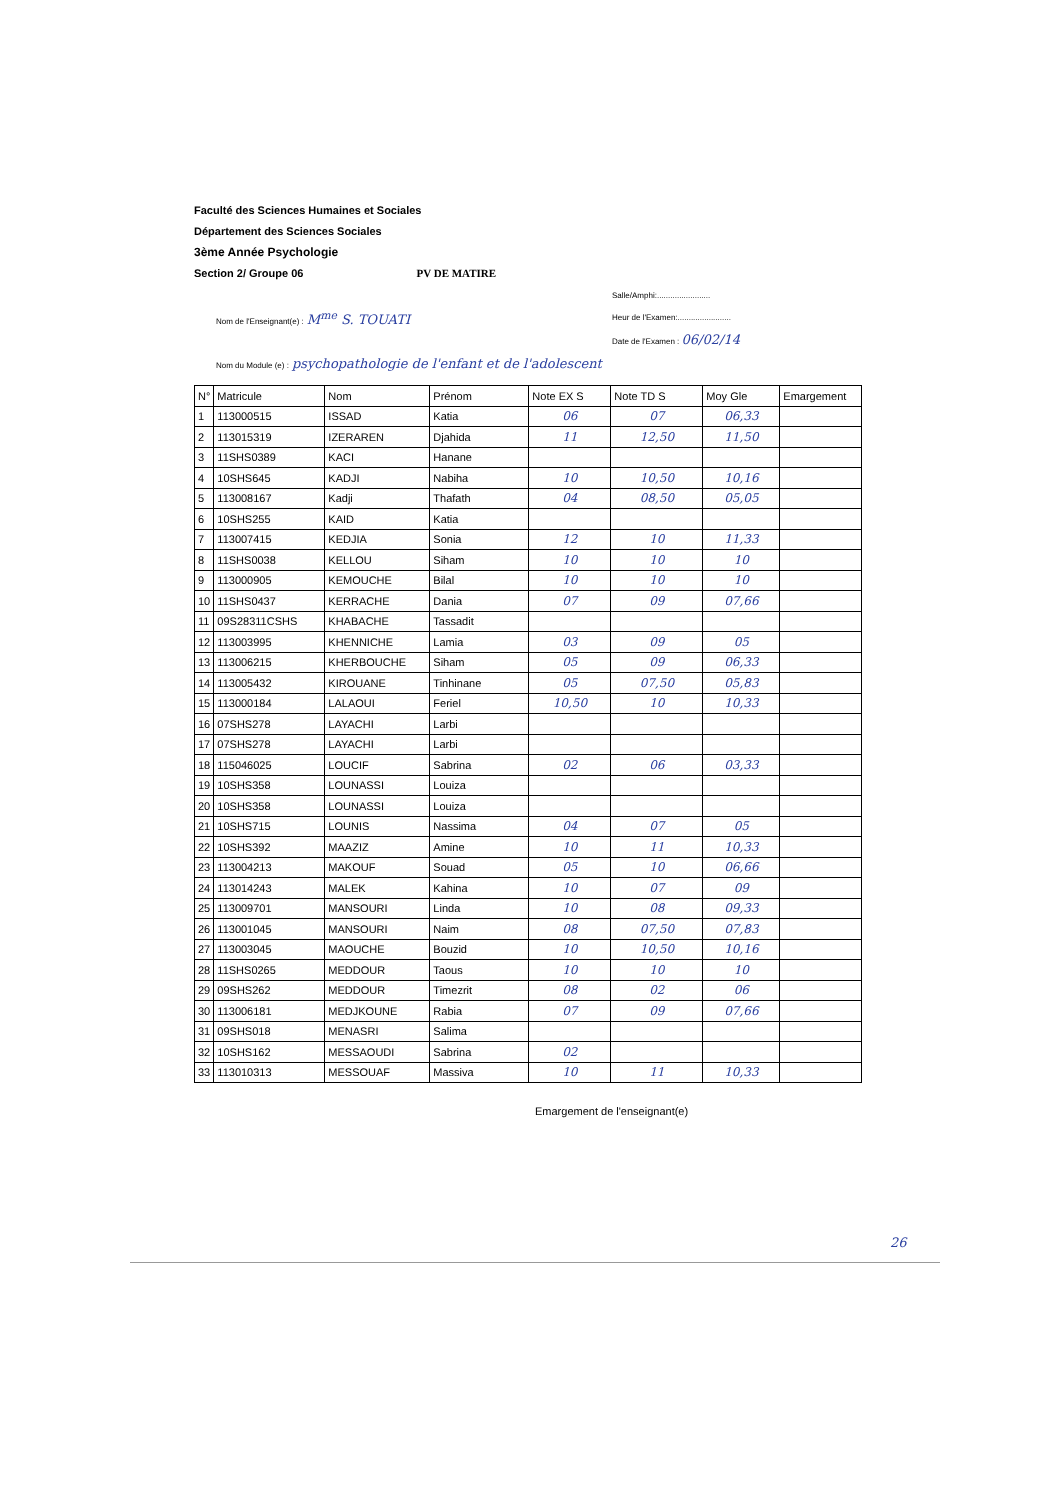Faculté des Sciences Humaines et Sociales
Département des Sciences Sociales
3ème Année Psychologie
Section 2/ Groupe 06 PV DE MATIRE
Nom de l'Enseignant(e) : M<sup>me</sup> S. TOUATI
Nom du Module (e) : psychopathologie de l'enfant et de l'adolescent
Salle/Amphi:........................
Heur de l'Examen:........................
Date de l'Examen : 06/02/14
| N° | Matricule | Nom | Prénom | Note EX S | Note TD S | Moy Gle | Emargement |
| --- | --- | --- | --- | --- | --- | --- | --- |
| 1 | 113000515 | ISSAD | Katia | 06 | 07 | 06,33 | |
| 2 | 113015319 | IZERAREN | Djahida | 11 | 12,50 | 11,50 | |
| 3 | 11SHS0389 | KACI | Hanane | | | | |
| 4 | 10SHS645 | KADJI | Nabiha | 10 | 10,50 | 10,16 | |
| 5 | 113008167 | Kadji | Thafath | 04 | 08,50 | 05,05 | |
| 6 | 10SHS255 | KAID | Katia | | | | |
| 7 | 113007415 | KEDJIA | Sonia | 12 | 10 | 11,33 | |
| 8 | 11SHS0038 | KELLOU | Siham | 10 | 10 | 10 | |
| 9 | 113000905 | KEMOUCHE | Bilal | 10 | 10 | 10 | |
| 10 | 11SHS0437 | KERRACHE | Dania | 07 | 09 | 07,66 | |
| 11 | 09S28311CSHS | KHABACHE | Tassadit | | | | |
| 12 | 113003995 | KHENNICHE | Lamia | 03 | 09 | 05 | |
| 13 | 113006215 | KHERBOUCHE | Siham | 05 | 09 | 06,33 | |
| 14 | 113005432 | KIROUANE | Tinhinane | 05 | 07,50 | 05,83 | |
| 15 | 113000184 | LALAOUI | Feriel | 10,50 | 10 | 10,33 | |
| 16 | 07SHS278 | LAYACHI | Larbi | | | | |
| 17 | 07SHS278 | LAYACHI | Larbi | | | | |
| 18 | 115046025 | LOUCIF | Sabrina | 02 | 06 | 03,33 | |
| 19 | 10SHS358 | LOUNASSI | Louiza | | | | |
| 20 | 10SHS358 | LOUNASSI | Louiza | | | | |
| 21 | 10SHS715 | LOUNIS | Nassima | 04 | 07 | 05 | |
| 22 | 10SHS392 | MAAZIZ | Amine | 10 | 11 | 10,33 | |
| 23 | 113004213 | MAKOUF | Souad | 05 | 10 | 06,66 | |
| 24 | 113014243 | MALEK | Kahina | 10 | 07 | 09 | |
| 25 | 113009701 | MANSOURI | Linda | 10 | 08 | 09,33 | |
| 26 | 113001045 | MANSOURI | Naim | 08 | 07,50 | 07,83 | |
| 27 | 113003045 | MAOUCHE | Bouzid | 10 | 10,50 | 10,16 | |
| 28 | 11SHS0265 | MEDDOUR | Taous | 10 | 10 | 10 | |
| 29 | 09SHS262 | MEDDOUR | Timezrit | 08 | 02 | 06 | |
| 30 | 113006181 | MEDJKOUNE | Rabia | 07 | 09 | 07,66 | |
| 31 | 09SHS018 | MENASRI | Salima | | | | |
| 32 | 10SHS162 | MESSAOUDI | Sabrina | 02 | | | |
| 33 | 113010313 | MESSOUAF | Massiva | 10 | 11 | 10,33 | |
Emargement de l'enseignant(e)
26